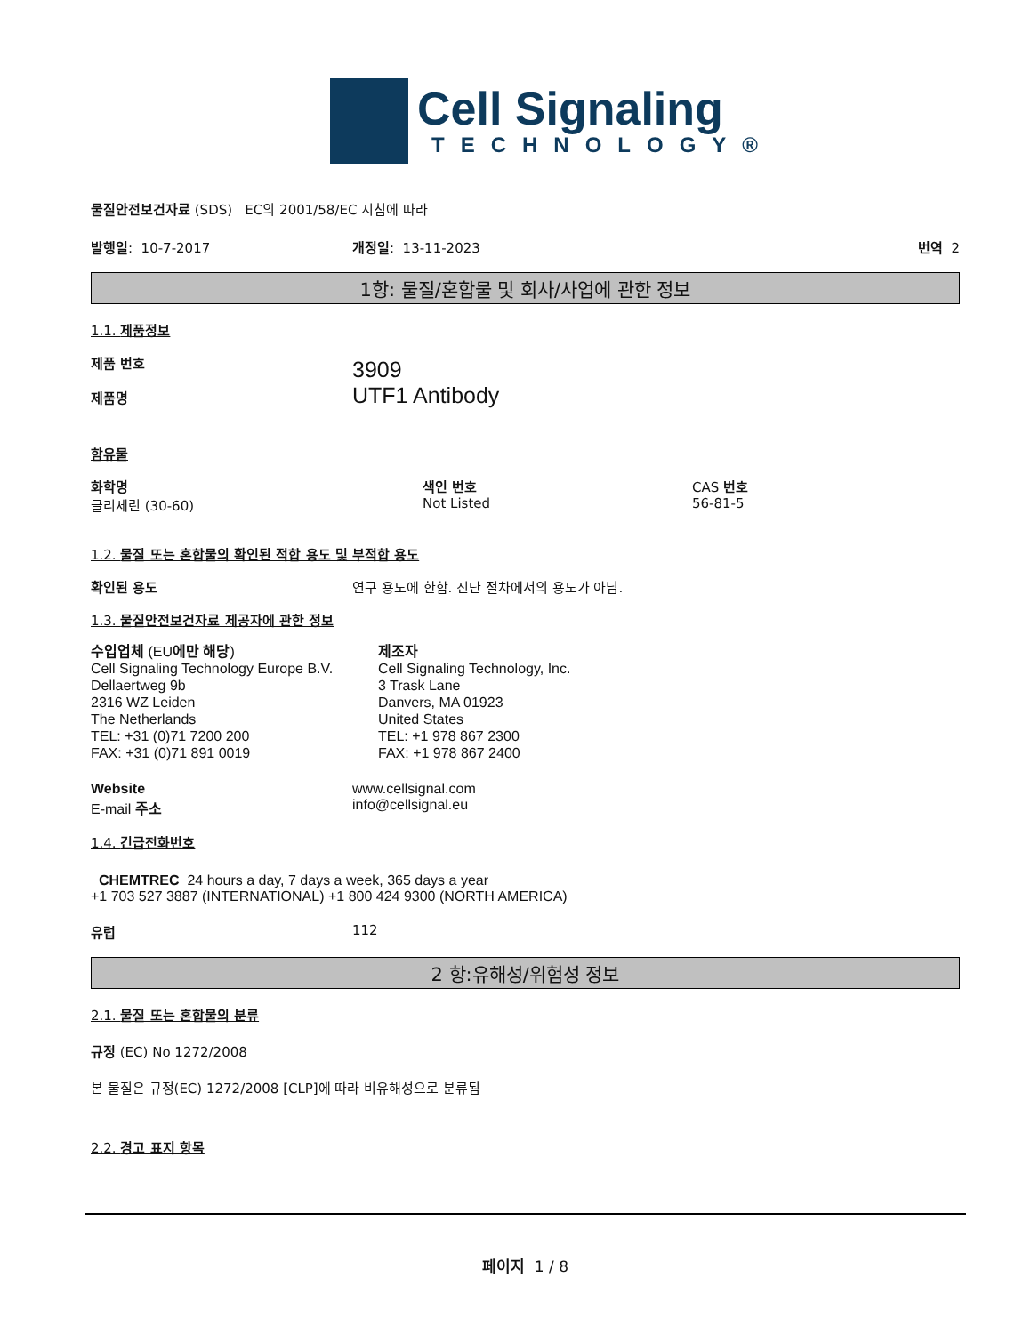Cell Signaling
TECHNOLOGY®
물질안전보건자료 (SDS) EC의 2001/58/EC 지침에 따라
발행일: 10-7-2017 개정일: 13-11-2023 번역 2
1항: 물질/혼합물 및 회사/사업에 관한 정보
1.1. 제품정보
제품 번호
제품명
3909
UTF1 Antibody
함유물
화학명
글리세린 (30-60)
색인 번호
Not Listed
CAS 번호
56-81-5
1.2. 물질 또는 혼합물의 확인된 적합 용도 및 부적합 용도
확인된 용도 연구 용도에 한함. 진단 절차에서의 용도가 아님.
1.3. 물질안전보건자료 제공자에 관한 정보
수입업체 (EU에만 해당)
Cell Signaling Technology Europe B.V.
Dellaertweg 9b
2316 WZ Leiden
The Netherlands
TEL: +31 (0)71 7200 200
FAX: +31 (0)71 891 0019
제조자
Cell Signaling Technology, Inc.
3 Trask Lane
Danvers, MA 01923
United States
TEL: +1 978 867 2300
FAX: +1 978 867 2400
Website
E-mail 주소
www.cellsignal.com
info@cellsignal.eu
1.4. 긴급전화번호
CHEMTREC 24 hours a day, 7 days a week, 365 days a year
+1 703 527 3887 (INTERNATIONAL) +1 800 424 9300 (NORTH AMERICA)
유럽 112
2 항:유해성/위험성 정보
2.1. 물질 또는 혼합물의 분류
규정 (EC) No 1272/2008
본 물질은 규정(EC) 1272/2008 [CLP]에 따라 비유해성으로 분류됨
2.2. 경고 표지 항목
페이지 1 / 8